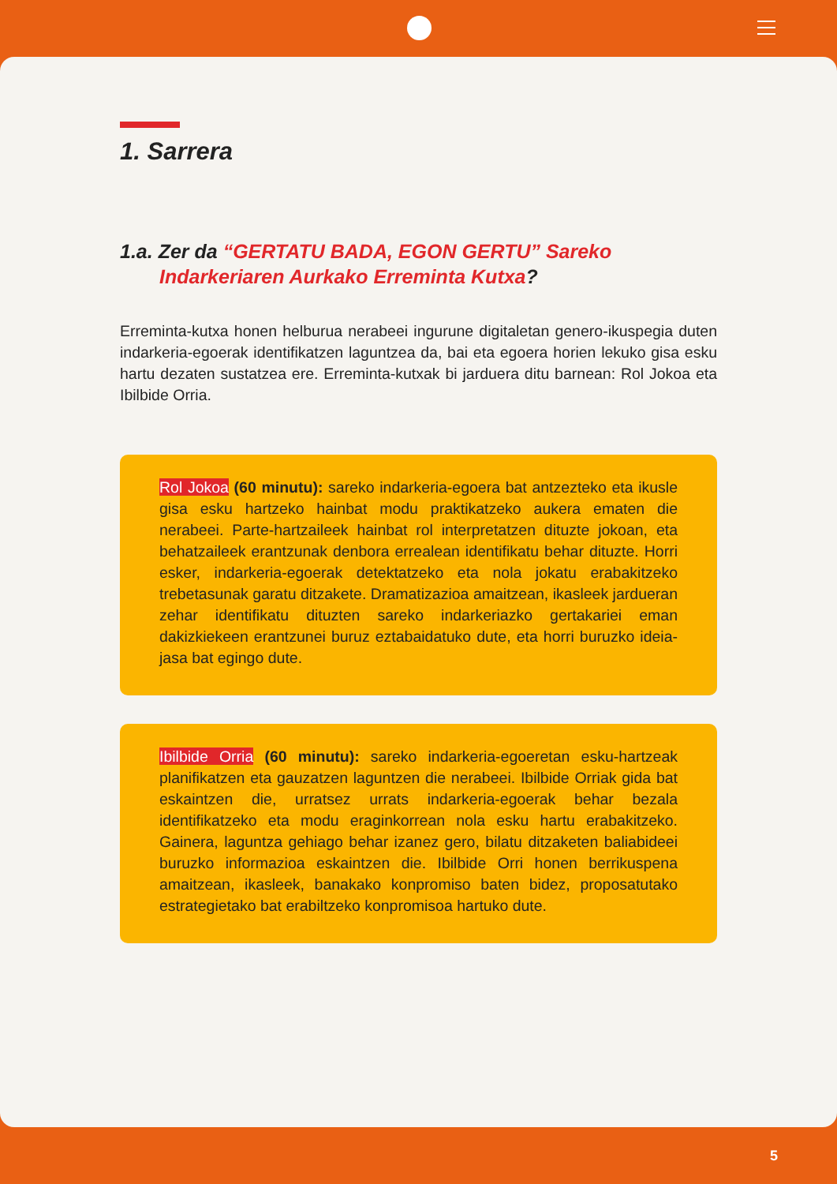1. Sarrera
1.a. Zer da “GERTATU BADA, EGON GERTU” Sareko Indarkeriaren Aurkako Erreminta Kutxa?
Erreminta-kutxa honen helburua nerabeei ingurune digitaletan genero-ikuspegia duten indarkeria-egoerak identifikatzen laguntzea da, bai eta egoera horien lekuko gisa esku hartu dezaten sustatzea ere. Erreminta-kutxak bi jarduera ditu barnean: Rol Jokoa eta Ibilbide Orria.
Rol Jokoa (60 minutu): sareko indarkeria-egoera bat antzezteko eta ikusle gisa esku hartzeko hainbat modu praktikatzeko aukera ematen die nerabeei. Parte-hartzaileek hainbat rol interpretatzen dituzte jokoan, eta behatzaileek erantzunak denbora errealean identifikatu behar dituzte. Horri esker, indarkeria-egoerak detektatzeko eta nola jokatu erabakitzeko trebetasunak garatu ditzakete. Dramatizazioa amaitzean, ikasleek jardueran zehar identifikatu dituzten sareko indarkeriazko gertakariei eman dakizkiekeen erantzunei buruz eztabaidatuko dute, eta horri buruzko ideia-jasa bat egingo dute.
Ibilbide Orria (60 minutu): sareko indarkeria-egoeretan esku-hartzeak planifikatzen eta gauzatzen laguntzen die nerabeei. Ibilbide Orriak gida bat eskaintzen die, urratsez urrats indarkeria-egoerak behar bezala identifikatzeko eta modu eraginkorrean nola esku hartu erabakitzeko. Gainera, laguntza gehiago behar izanez gero, bilatu ditzaketen baliabideei buruzko informazioa eskaintzen die. Ibilbide Orri honen berrikuspena amaitzean, ikasleek, banakako konpromiso baten bidez, proposatutako estrategietako bat erabiltzeko konpromisoa hartuko dute.
5